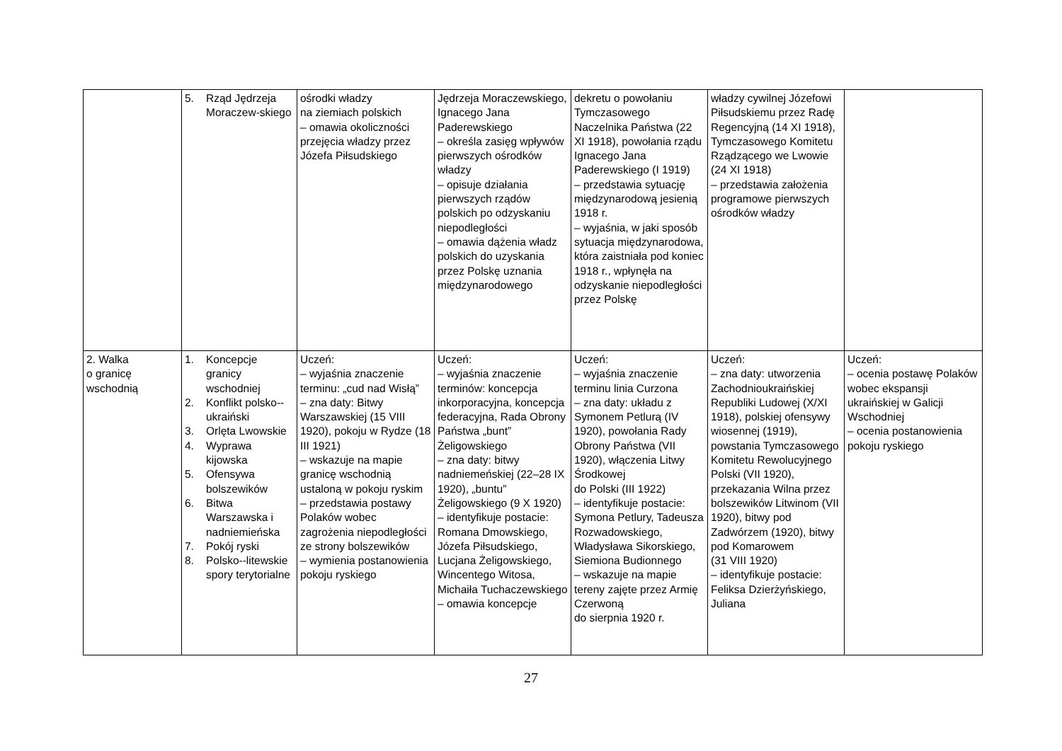| | 5. Rząd Jędrzeja Moraczew-skiego | ośrodki władzy na ziemiach polskich – omawia okoliczności przejęcia władzy przez Józefa Piłsudskiego | Jędrzeja Moraczewskiego, Ignacego Jana Paderewskiego – określa zasięg wpływów pierwszych ośrodków władzy – opisuje działania pierwszych rządów polskich po odzyskaniu niepodległości – omawia dążenia władz polskich do uzyskania przez Polskę uznania międzynarodowego | dekretu o powołaniu Tymczasowego Naczelnika Państwa (22 XI 1918), powołania rządu Ignacego Jana Paderewskiego (I 1919) – przedstawia sytuację międzynarodową jesienią 1918 r. – wyjaśnia, w jaki sposób sytuacja międzynarodowa, która zaistniała pod koniec 1918 r., wpłynęła na odzyskanie niepodległości przez Polskę | władzy cywilnej Józefowi Piłsudskiemu przez Radę Regencyjną (14 XI 1918), Tymczasowego Komitetu Rządzącego we Lwowie (24 XI 1918) – przedstawia założenia programowe pierwszych ośrodków władzy | |
| 2. Walka o granicę wschodnią | 1. Koncepcje granicy wschodniej 2. Konflikt polsko--ukraiński 3. Orlęta Lwowskie 4. Wyprawa kijowska 5. Ofensywa bolszewików 6. Bitwa Warszawska i nadniemieńska 7. Pokój ryski 8. Polsko--litewskie spory terytorialne | Uczeń: – wyjaśnia znaczenie terminu: „cud nad Wisłą” – zna daty: Bitwy Warszawskiej (15 VIII 1920), pokoju w Rydze (18 III 1921) – wskazuje na mapie granicę wschodnią ustaloną w pokoju ryskim – przedstawia postawy Polaków wobec zagrożenia niepodległości ze strony bolszewików – wymienia postanowienia pokoju ryskiego | Uczeń: – wyjaśnia znaczenie terminów: koncepcja inkorporacyjna, koncepcja federacyjna, Rada Obrony Państwa „bunt” Żeligowskiego – zna daty: bitwy nadniemeńskiej (22–28 IX 1920), „buntu” Żeligowskiego (9 X 1920) – identyfikuje postacie: Romana Dmowskiego, Józefa Piłsudskiego, Lucjana Żeligowskiego, Wincentego Witosa, Michaiła Tuchaczewskiego – omawia koncepcje | Uczeń: – wyjaśnia znaczenie terminu linia Curzona – zna daty: układu z Symonem Petlurą (IV 1920), powołania Rady Obrony Państwa (VII 1920), włączenia Litwy Środkowej do Polski (III 1922) – identyfikuje postacie: Symona Petlury, Tadeusza Rozwadowskiego, Władysława Sikorskiego, Siemiona Budionnego – wskazuje na mapie tereny zajęte przez Armię Czerwoną do sierpnia 1920 r. | Uczeń: – zna daty: utworzenia Zachodnioukraińskiej Republiki Ludowej (X/XI 1918), polskiej ofensywy wiosennej (1919), powstania Tymczasowego Komitetu Rewolucyjnego Polski (VII 1920), przekazania Wilna przez bolszewików Litwinom (VII 1920), bitwy pod Zadwórzem (1920), bitwy pod Komarowem (31 VIII 1920) – identyfikuje postacie: Feliksa Dzierżyńskiego, Juliana | Uczeń: – ocenia postawę Polaków wobec ekspansji ukraińskiej w Galicji Wschodniej – ocenia postanowienia pokoju ryskiego |
27